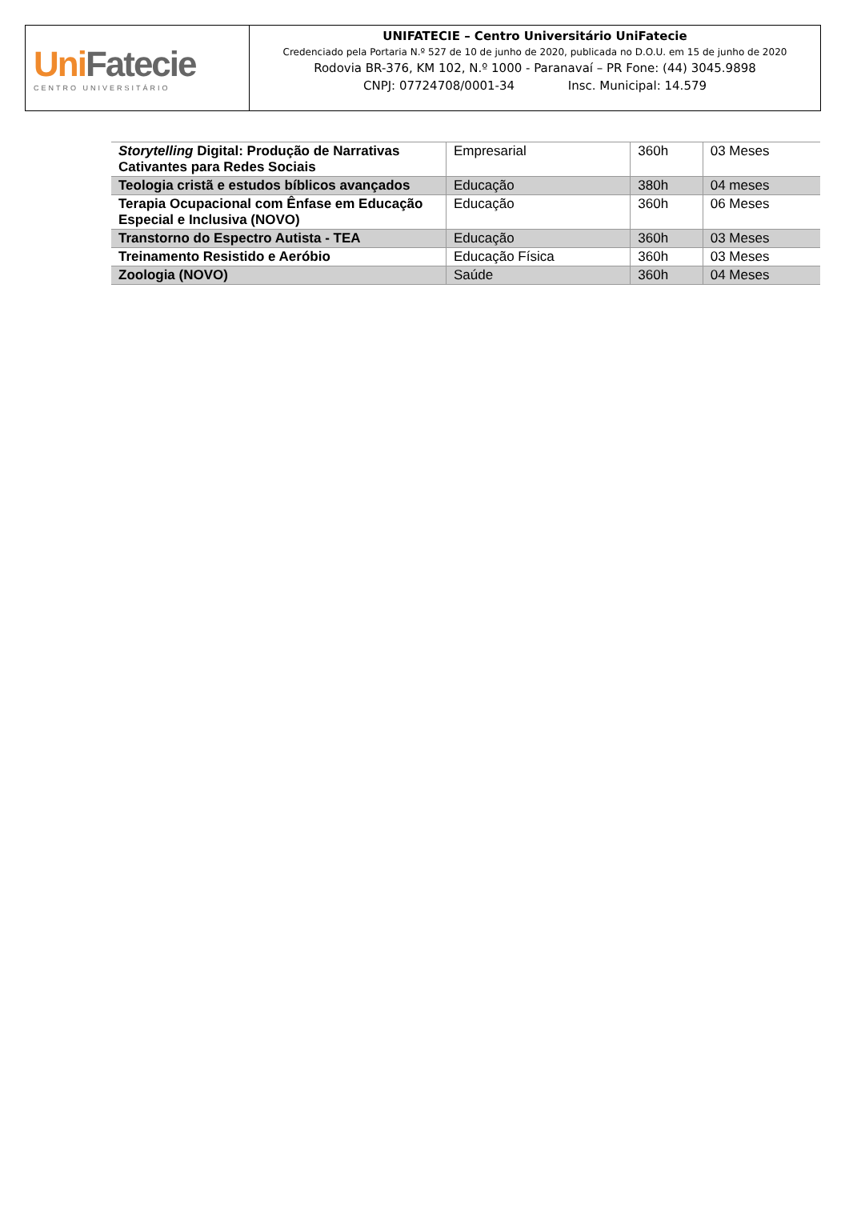UniFatecie
CENTRO UNIVERSITÁRIO
UNIFATECIE – Centro Universitário UniFatecie
Credenciado pela Portaria N.º 527 de 10 de junho de 2020, publicada no D.O.U. em 15 de junho de 2020
Rodovia BR-376, KM 102, N.º 1000 - Paranavaí – PR Fone: (44) 3045.9898
CNPJ: 07724708/0001-34 Insc. Municipal: 14.579
| Storytelling Digital: Produção de Narrativas Cativantes para Redes Sociais | Empresarial | 360h | 03 Meses |
| Teologia cristã e estudos bíblicos avançados | Educação | 380h | 04 meses |
| Terapia Ocupacional com Ênfase em Educação Especial e Inclusiva (NOVO) | Educação | 360h | 06 Meses |
| Transtorno do Espectro Autista - TEA | Educação | 360h | 03 Meses |
| Treinamento Resistido e Aeróbio | Educação Física | 360h | 03 Meses |
| Zoologia (NOVO) | Saúde | 360h | 04 Meses |